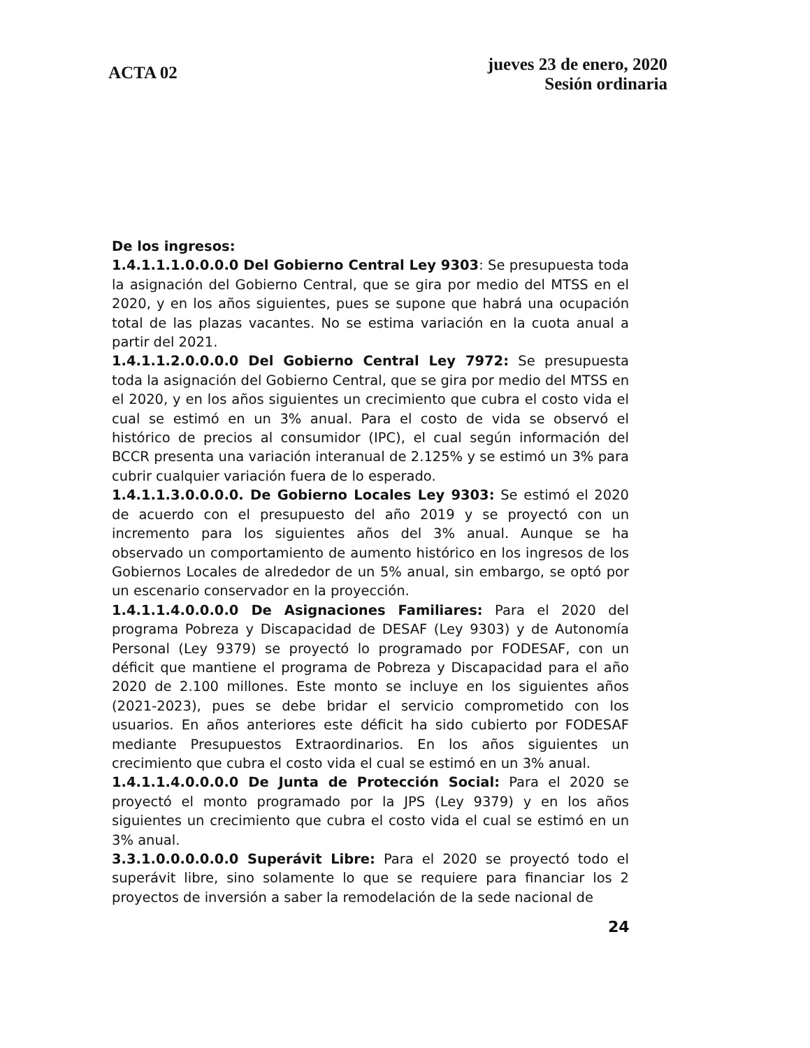ACTA 02
jueves 23 de enero, 2020
Sesión ordinaria
De los ingresos:
1.4.1.1.1.0.0.0.0 Del Gobierno Central Ley 9303: Se presupuesta toda la asignación del Gobierno Central, que se gira por medio del MTSS en el 2020, y en los años siguientes, pues se supone que habrá una ocupación total de las plazas vacantes. No se estima variación en la cuota anual a partir del 2021.
1.4.1.1.2.0.0.0.0 Del Gobierno Central Ley 7972: Se presupuesta toda la asignación del Gobierno Central, que se gira por medio del MTSS en el 2020, y en los años siguientes un crecimiento que cubra el costo vida el cual se estimó en un 3% anual. Para el costo de vida se observó el histórico de precios al consumidor (IPC), el cual según información del BCCR presenta una variación interanual de 2.125% y se estimó un 3% para cubrir cualquier variación fuera de lo esperado.
1.4.1.1.3.0.0.0.0. De Gobierno Locales Ley 9303: Se estimó el 2020 de acuerdo con el presupuesto del año 2019 y se proyectó con un incremento para los siguientes años del 3% anual. Aunque se ha observado un comportamiento de aumento histórico en los ingresos de los Gobiernos Locales de alrededor de un 5% anual, sin embargo, se optó por un escenario conservador en la proyección.
1.4.1.1.4.0.0.0.0 De Asignaciones Familiares: Para el 2020 del programa Pobreza y Discapacidad de DESAF (Ley 9303) y de Autonomía Personal (Ley 9379) se proyectó lo programado por FODESAF, con un déficit que mantiene el programa de Pobreza y Discapacidad para el año 2020 de 2.100 millones. Este monto se incluye en los siguientes años (2021-2023), pues se debe bridar el servicio comprometido con los usuarios. En años anteriores este déficit ha sido cubierto por FODESAF mediante Presupuestos Extraordinarios. En los años siguientes un crecimiento que cubra el costo vida el cual se estimó en un 3% anual.
1.4.1.1.4.0.0.0.0 De Junta de Protección Social: Para el 2020 se proyectó el monto programado por la JPS (Ley 9379) y en los años siguientes un crecimiento que cubra el costo vida el cual se estimó en un 3% anual.
3.3.1.0.0.0.0.0.0 Superávit Libre: Para el 2020 se proyectó todo el superávit libre, sino solamente lo que se requiere para financiar los 2 proyectos de inversión a saber la remodelación de la sede nacional de
24